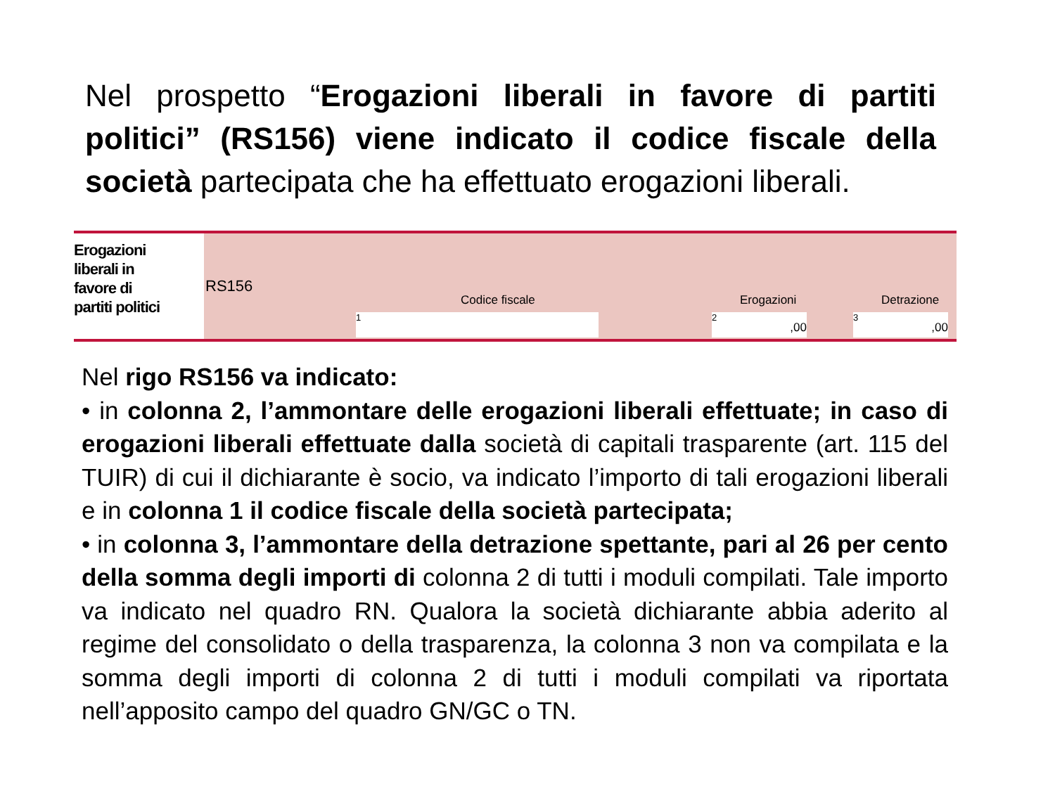Nel prospetto “Erogazioni liberali in favore di partiti politici” (RS156) viene indicato il codice fiscale della società partecipata che ha effettuato erogazioni liberali.
Erogazioni
liberali in
favore di
partiti politici
RS156
Codice fiscale Erogazioni Detrazione
1 2,00 3,00
Nel rigo RS156 va indicato:
• in colonna 2, l’ammontare delle erogazioni liberali effettuate; in caso di erogazioni liberali effettuate dalla società di capitali trasparente (art. 115 del TUIR) di cui il dichiarante è socio, va indicato l’importo di tali erogazioni liberali e in colonna 1 il codice fiscale della società partecipata;
• in colonna 3, l’ammontare della detrazione spettante, pari al 26 per cento della somma degli importi di colonna 2 di tutti i moduli compilati. Tale importo va indicato nel quadro RN. Qualora la società dichiarante abbia aderito al regime del consolidato o della trasparenza, la colonna 3 non va compilata e la somma degli importi di colonna 2 di tutti i moduli compilati va riportata nell’apposito campo del quadro GN/GC o TN.